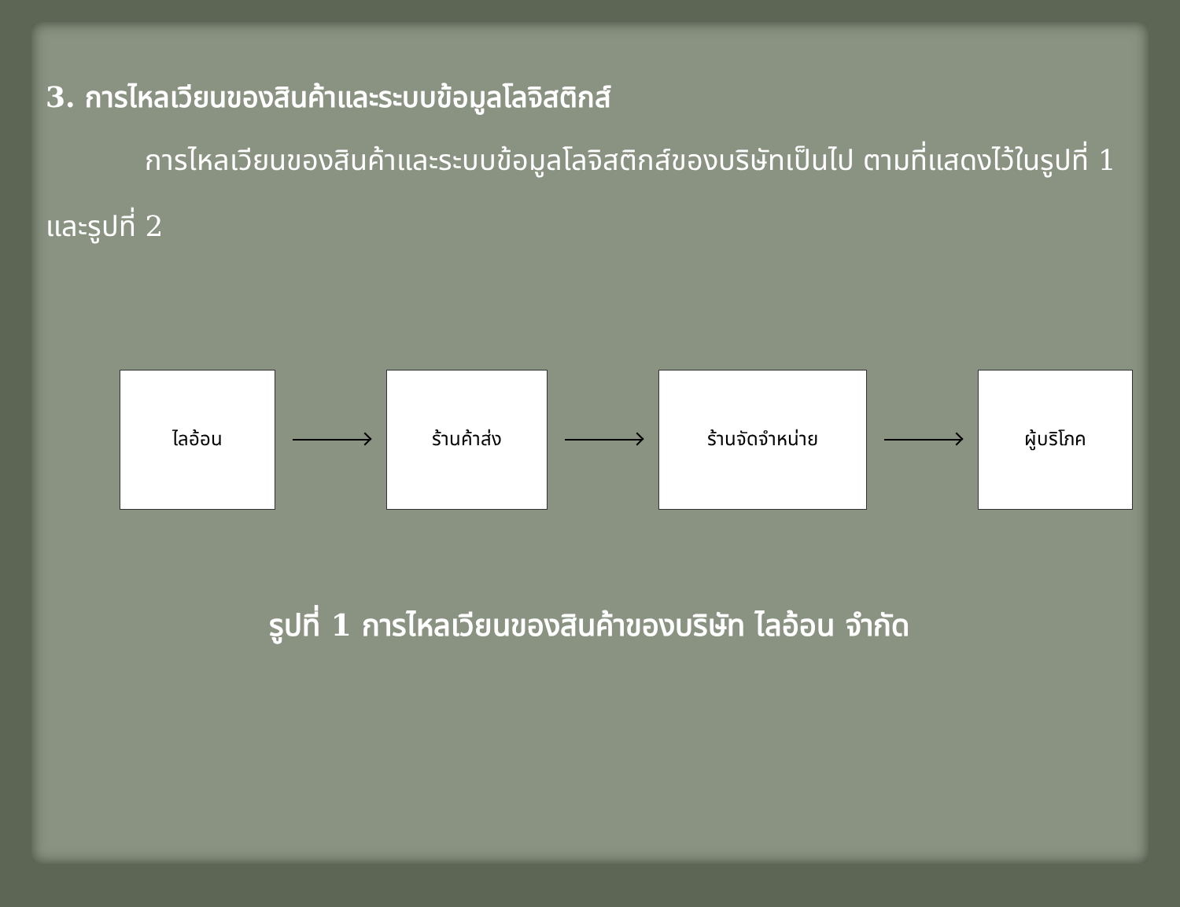3. การไหลเวียนของสินค้าและระบบข้อมูลโลจิสติกส์
การไหลเวียนของสินค้าและระบบข้อมูลโลจิสติกส์ของบริษัทเป็นไป ตามที่แสดงไว้ในรูปที่ 1 และรูปที่ 2
ไลอ้อน ร้านค้าส่ง ร้านจัดจำหน่าย ผู้บริโภค
รูปที่ 1 การไหลเวียนของสินค้าของบริษัท ไลอ้อน จำกัด